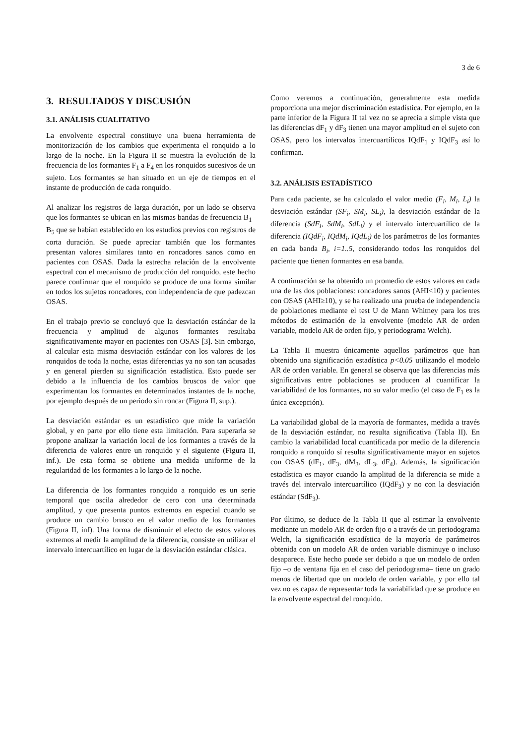3 de 6
3. RESULTADOS Y DISCUSIÓN
3.1. ANÁLISIS CUALITATIVO
La envolvente espectral constituye una buena herramienta de monitorización de los cambios que experimenta el ronquido a lo largo de la noche. En la Figura II se muestra la evolución de la frecuencia de los formantes F<sub>1</sub> a F<sub>4</sub> en los ronquidos sucesivos de un sujeto. Los formantes se han situado en un eje de tiempos en el instante de producción de cada ronquido.
Al analizar los registros de larga duración, por un lado se observa que los formantes se ubican en las mismas bandas de frecuencia B<sub>1</sub>–B<sub>5</sub> que se habían establecido en los estudios previos con registros de corta duración. Se puede apreciar también que los formantes presentan valores similares tanto en roncadores sanos como en pacientes con OSAS. Dada la estrecha relación de la envolvente espectral con el mecanismo de producción del ronquido, este hecho parece confirmar que el ronquido se produce de una forma similar en todos los sujetos roncadores, con independencia de que padezcan OSAS.
En el trabajo previo se concluyó que la desviación estándar de la frecuencia y amplitud de algunos formantes resultaba significativamente mayor en pacientes con OSAS [3]. Sin embargo, al calcular esta misma desviación estándar con los valores de los ronquidos de toda la noche, estas diferencias ya no son tan acusadas y en general pierden su significación estadística. Esto puede ser debido a la influencia de los cambios bruscos de valor que experimentan los formantes en determinados instantes de la noche, por ejemplo después de un periodo sin roncar (Figura II, sup.).
La desviación estándar es un estadístico que mide la variación global, y en parte por ello tiene esta limitación. Para superarla se propone analizar la variación local de los formantes a través de la diferencia de valores entre un ronquido y el siguiente (Figura II, inf.). De esta forma se obtiene una medida uniforme de la regularidad de los formantes a lo largo de la noche.
La diferencia de los formantes ronquido a ronquido es un serie temporal que oscila alrededor de cero con una determinada amplitud, y que presenta puntos extremos en especial cuando se produce un cambio brusco en el valor medio de los formantes (Figura II, inf). Una forma de disminuir el efecto de estos valores extremos al medir la amplitud de la diferencia, consiste en utilizar el intervalo intercuartílico en lugar de la desviación estándar clásica.
Como veremos a continuación, generalmente esta medida proporciona una mejor discriminación estadística. Por ejemplo, en la parte inferior de la Figura II tal vez no se aprecia a simple vista que las diferencias dF<sub>1</sub> y dF<sub>3</sub> tienen una mayor amplitud en el sujeto con OSAS, pero los intervalos intercuartílicos IQdF<sub>1</sub> y IQdF<sub>3</sub> así lo confirman.
3.2. ANÁLISIS ESTADÍSTICO
Para cada paciente, se ha calculado el valor medio (F<sub>i</sub>, M<sub>i</sub>, L<sub>i</sub>) la desviación estándar (SF<sub>i</sub>, SM<sub>i</sub>, SL<sub>i</sub>), la desviación estándar de la diferencia (SdF<sub>i</sub>, SdM<sub>i</sub>, SdL<sub>i</sub>) y el intervalo intercuartílico de la diferencia (IQdF<sub>i</sub>, IQdM<sub>i</sub>, IQdL<sub>i</sub>) de los parámetros de los formantes en cada banda B<sub>i</sub>, i=1..5, considerando todos los ronquidos del paciente que tienen formantes en esa banda.
A continuación se ha obtenido un promedio de estos valores en cada una de las dos poblaciones: roncadores sanos (AHI<10) y pacientes con OSAS (AHI≥10), y se ha realizado una prueba de independencia de poblaciones mediante el test U de Mann Whitney para los tres métodos de estimación de la envolvente (modelo AR de orden variable, modelo AR de orden fijo, y periodograma Welch).
La Tabla II muestra únicamente aquellos parámetros que han obtenido una significación estadística p<0.05 utilizando el modelo AR de orden variable. En general se observa que las diferencias más significativas entre poblaciones se producen al cuantificar la variabilidad de los formantes, no su valor medio (el caso de F<sub>1</sub> es la única excepción).
La variabilidad global de la mayoría de formantes, medida a través de la desviación estándar, no resulta significativa (Tabla II). En cambio la variabilidad local cuantificada por medio de la diferencia ronquido a ronquido sí resulta significativamente mayor en sujetos con OSAS (dF<sub>1</sub>, dF<sub>3</sub>, dM<sub>3</sub>, dL<sub>3</sub>, dF<sub>4</sub>). Además, la significación estadística es mayor cuando la amplitud de la diferencia se mide a través del intervalo intercuartílico (IQdF<sub>3</sub>) y no con la desviación estándar (SdF<sub>3</sub>).
Por último, se deduce de la Tabla II que al estimar la envolvente mediante un modelo AR de orden fijo o a través de un periodograma Welch, la significación estadística de la mayoría de parámetros obtenida con un modelo AR de orden variable disminuye o incluso desaparece. Este hecho puede ser debido a que un modelo de orden fijo –o de ventana fija en el caso del periodograma– tiene un grado menos de libertad que un modelo de orden variable, y por ello tal vez no es capaz de representar toda la variabilidad que se produce en la envolvente espectral del ronquido.